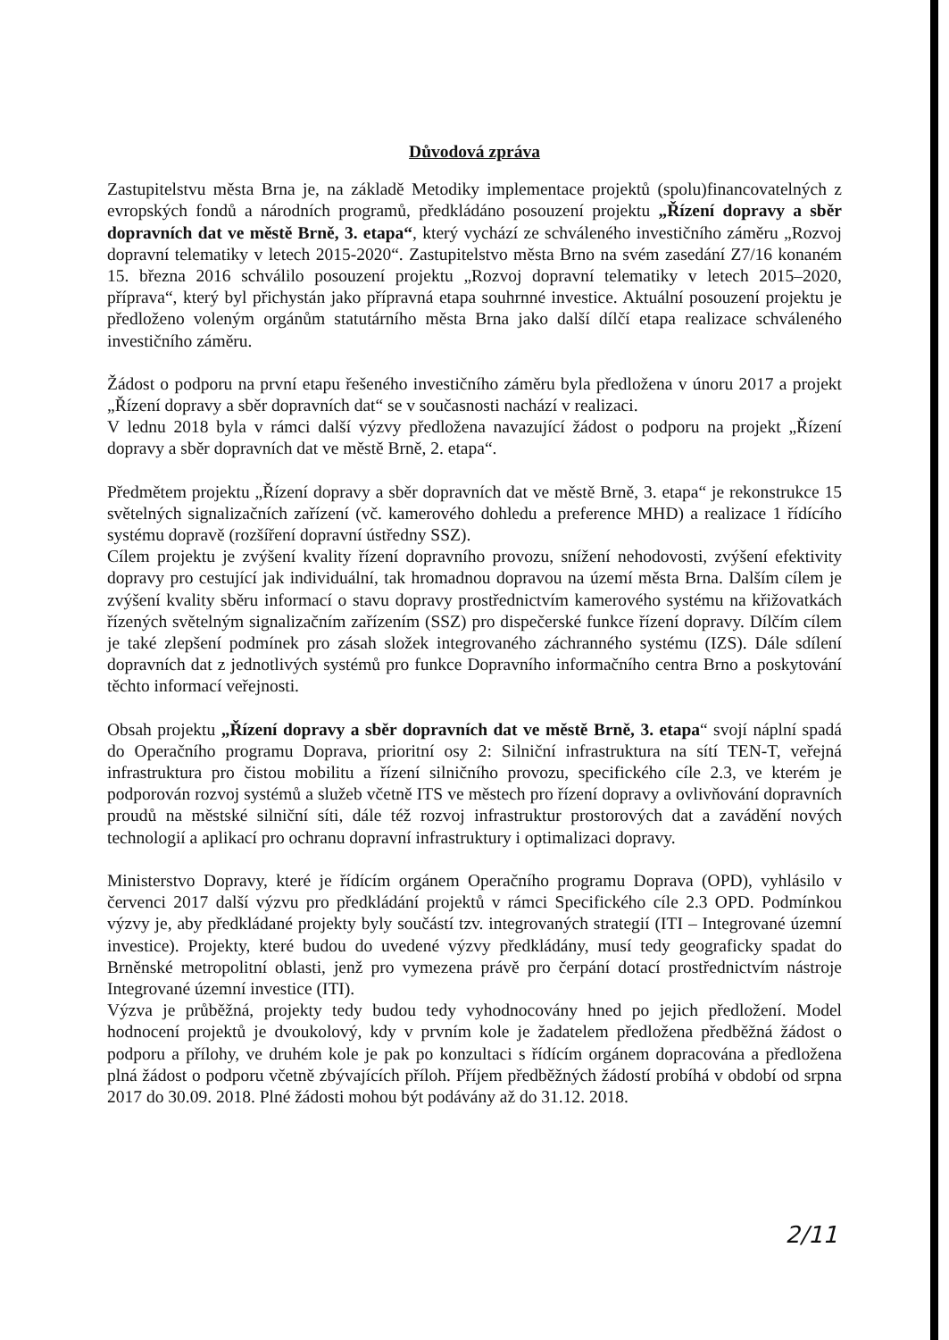Důvodová zpráva
Zastupitelstvu města Brna je, na základě Metodiky implementace projektů (spolu)financovatelných z evropských fondů a národních programů, předkládáno posouzení projektu „Řízení dopravy a sběr dopravních dat ve městě Brně, 3. etapa“, který vychází ze schváleného investičního záměru „Rozvoj dopravní telematiky v letech 2015-2020“. Zastupitelstvo města Brno na svém zasedání Z7/16 konaném 15. března 2016 schválilo posouzení projektu „Rozvoj dopravní telematiky v letech 2015–2020, příprava“, který byl přichystán jako přípravná etapa souhrnné investice. Aktuální posouzení projektu je předloženo voleným orgánům statutárního města Brna jako další dílčí etapa realizace schváleného investičního záměru.
Žádost o podporu na první etapu řešeného investičního záměru byla předložena v únoru 2017 a projekt „Řízení dopravy a sběr dopravních dat“ se v současnosti nachází v realizaci.
V lednu 2018 byla v rámci další výzvy předložena navazující žádost o podporu na projekt „Řízení dopravy a sběr dopravních dat ve městě Brně, 2. etapa“.
Předmětem projektu „Řízení dopravy a sběr dopravních dat ve městě Brně, 3. etapa“ je rekonstrukce 15 světelných signalizačních zařízení (vč. kamerového dohledu a preference MHD) a realizace 1 řídícího systému dopravě (rozšíření dopravní ústředny SSZ).
Cílem projektu je zvýšení kvality řízení dopravního provozu, snížení nehodovosti, zvýšení efektivity dopravy pro cestující jak individuální, tak hromadnou dopravou na území města Brna. Dalším cílem je zvýšení kvality sběru informací o stavu dopravy prostřednictvím kamerového systému na křižovatkách řízených světelným signalizačním zařízením (SSZ) pro dispečerské funkce řízení dopravy. Dílčím cílem je také zlepšení podmínek pro zásah složek integrovaného záchranného systému (IZS). Dále sdílení dopravních dat z jednotlivých systémů pro funkce Dopravního informačního centra Brno a poskytování těchto informací veřejnosti.
Obsah projektu „Řízení dopravy a sběr dopravních dat ve městě Brně, 3. etapa“ svojí náplní spadá do Operačního programu Doprava, prioritní osy 2: Silniční infrastruktura na sítí TEN-T, veřejná infrastruktura pro čistou mobilitu a řízení silničního provozu, specifického cíle 2.3, ve kterém je podporován rozvoj systémů a služeb včetně ITS ve městech pro řízení dopravy a ovlivňování dopravních proudů na městské silniční síti, dále též rozvoj infrastruktur prostorových dat a zavádění nových technologií a aplikací pro ochranu dopravní infrastruktury i optimalizaci dopravy.
Ministerstvo Dopravy, které je řídícím orgánem Operačního programu Doprava (OPD), vyhlásilo v červenci 2017 další výzvu pro předkládání projektů v rámci Specifického cíle 2.3 OPD. Podmínkou výzvy je, aby předkládané projekty byly součástí tzv. integrovaných strategií (ITI – Integrované územní investice). Projekty, které budou do uvedené výzvy předkládány, musí tedy geograficky spadat do Brněnské metropolitní oblasti, jenž pro vymezena právě pro čerpání dotací prostřednictvím nástroje Integrované územní investice (ITI).
Výzva je průběžná, projekty tedy budou tedy vyhodnocovány hned po jejich předložení. Model hodnocení projektů je dvoukolový, kdy v prvním kole je žadatelem předložena předběžná žádost o podporu a přílohy, ve druhém kole je pak po konzultaci s řídícím orgánem dopracována a předložena plná žádost o podporu včetně zbývajících příloh. Příjem předběžných žádostí probíhá v období od srpna 2017 do 30.09. 2018. Plné žádosti mohou být podávány až do 31.12. 2018.
2/11